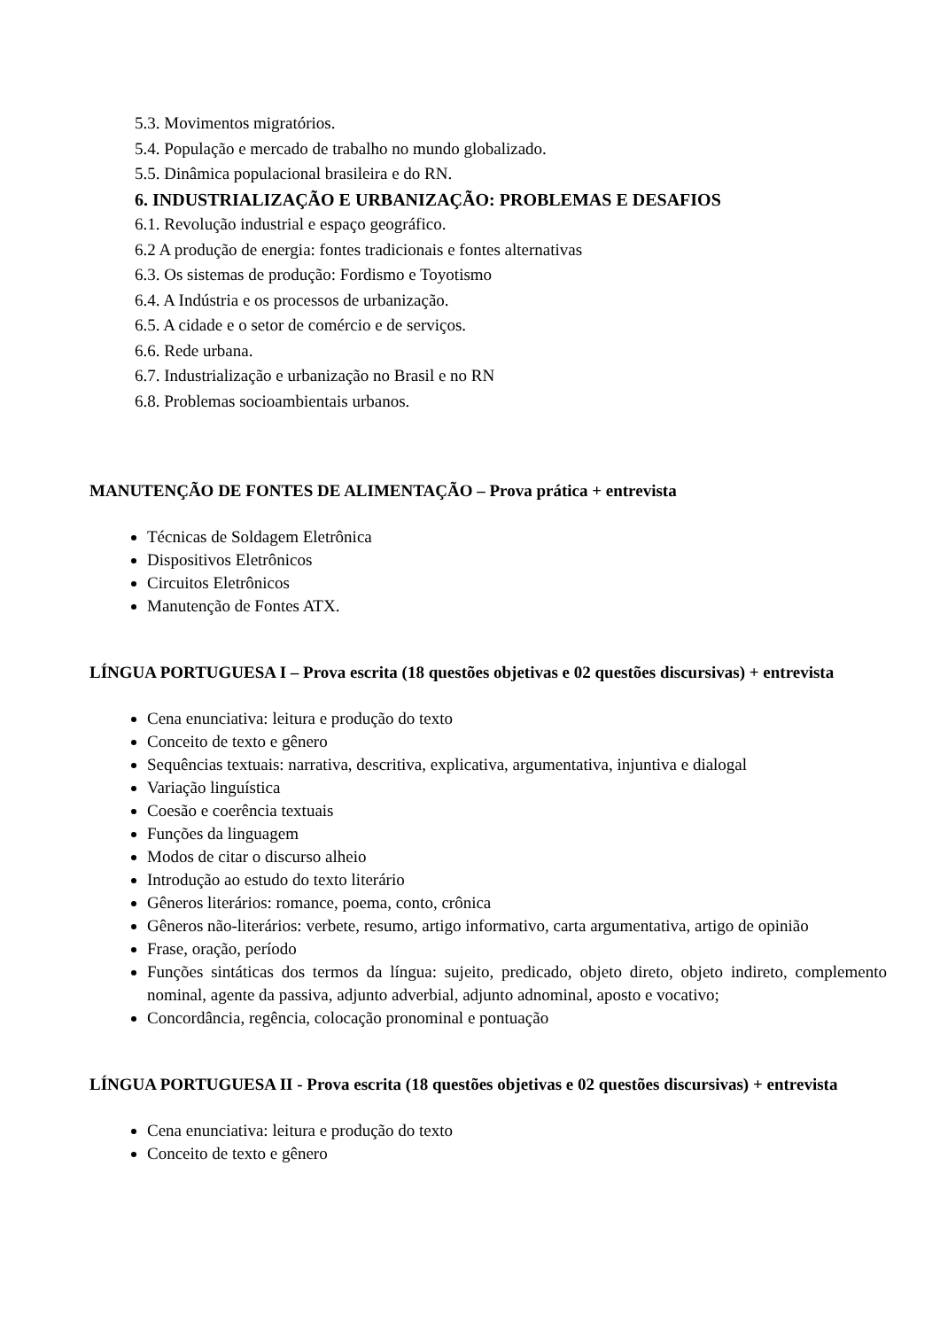5.3. Movimentos migratórios.
5.4. População e mercado de trabalho no mundo globalizado.
5.5. Dinâmica populacional brasileira e do RN.
6. INDUSTRIALIZAÇÃO E URBANIZAÇÃO: PROBLEMAS E DESAFIOS
6.1. Revolução industrial e espaço geográfico.
6.2 A produção de energia: fontes tradicionais e fontes alternativas
6.3. Os sistemas de produção: Fordismo e Toyotismo
6.4. A Indústria e os processos de urbanização.
6.5. A cidade e o setor de comércio e de serviços.
6.6. Rede urbana.
6.7. Industrialização e urbanização no Brasil e no RN
6.8. Problemas socioambientais urbanos.
MANUTENÇÃO DE FONTES DE ALIMENTAÇÃO – Prova prática + entrevista
Técnicas de Soldagem Eletrônica
Dispositivos Eletrônicos
Circuitos Eletrônicos
Manutenção de Fontes ATX.
LÍNGUA PORTUGUESA I – Prova escrita (18 questões objetivas e 02 questões discursivas) + entrevista
Cena enunciativa: leitura e produção do texto
Conceito de texto e gênero
Sequências textuais: narrativa, descritiva, explicativa, argumentativa, injuntiva e dialogal
Variação linguística
Coesão e coerência textuais
Funções da linguagem
Modos de citar o discurso alheio
Introdução ao estudo do texto literário
Gêneros literários: romance, poema, conto, crônica
Gêneros não-literários: verbete, resumo, artigo informativo, carta argumentativa, artigo de opinião
Frase, oração, período
Funções sintáticas dos termos da língua: sujeito, predicado, objeto direto, objeto indireto, complemento nominal, agente da passiva, adjunto adverbial, adjunto adnominal, aposto e vocativo;
Concordância, regência, colocação pronominal e pontuação
LÍNGUA PORTUGUESA II - Prova escrita (18 questões objetivas e 02 questões discursivas) + entrevista
Cena enunciativa: leitura e produção do texto
Conceito de texto e gênero